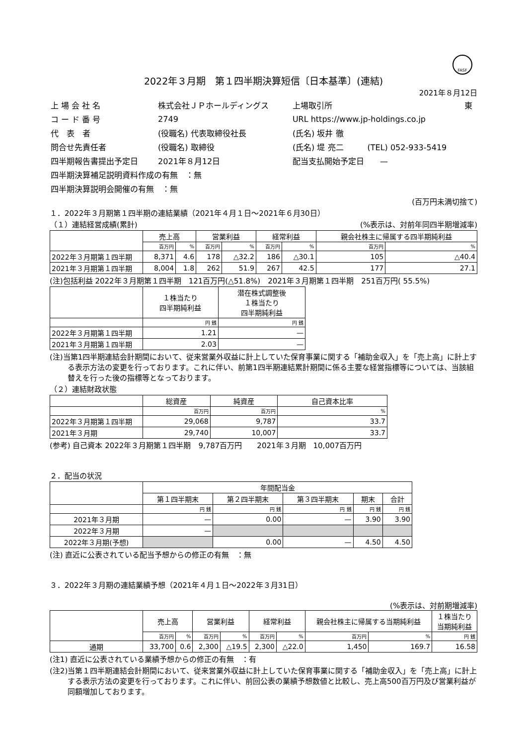FASF
2022年３月期　第１四半期決算短信〔日本基準〕(連結)
2021年８月12日
| 上 場 会 社 名 | 株式会社ＪＰホールディングス | 上場取引所 | 東 |
| コ ー ド 番 号 | 2749 | URL https://www.jp-holdings.co.jp | |
| 代 表 者 | (役職名) 代表取締役社長 | (氏名) 坂井 徹 | |
| 問合せ先責任者 | (役職名) 取締役 | (氏名) 堤 亮二 (TEL) 052-933-5419 | |
| 四半期報告書提出予定日 | 2021年８月12日 | 配当支払開始予定日 — | |
| 四半期決算補足説明資料作成の有無 ：無 | | | |
| 四半期決算説明会開催の有無 ：無 | | | |
(百万円未満切捨て)
１．2022年３月期第１四半期の連結業績（2021年４月１日～2021年６月30日）
（１）連結経営成績(累計) (%表示は、対前年同四半期増減率)
| | 売上高 | | 営業利益 | | 経常利益 | | 親会社株主に帰属する四半期純利益 | |
| --- | --- | --- | --- | --- | --- | --- | --- | --- |
| | 百万円 | % | 百万円 | % | 百万円 | % | 百万円 | % |
| 2022年３月期第１四半期 | 8,371 | 4.6 | 178 | △32.2 | 186 | △30.1 | 105 | △40.4 |
| 2021年３月期第１四半期 | 8,004 | 1.8 | 262 | 51.9 | 267 | 42.5 | 177 | 27.1 |
(注)包括利益 2022年３月期第１四半期　121百万円(△51.8%)　2021年３月期第１四半期　251百万円( 55.5%)
| | １株当たり 四半期純利益 | 潜在株式調整後 １株当たり 四半期純利益 |
| --- | --- | --- |
| | 円 銭 | 円 銭 |
| 2022年３月期第１四半期 | 1.21 | — |
| 2021年３月期第１四半期 | 2.03 | — |
(注)当第1四半期連結会計期間において、従来営業外収益に計上していた保育事業に関する「補助金収入」を「売上高」に計上する表示方法の変更を行っております。これに伴い、前第1四半期連結累計期間に係る主要な経営指標等については、当該組替えを行った後の指標等となっております。
（２）連結財政状態
| | 総資産 | 純資産 | 自己資本比率 |
| --- | --- | --- | --- |
| | 百万円 | 百万円 | % |
| 2022年３月期第１四半期 | 29,068 | 9,787 | 33.7 |
| 2021年３月期 | 29,740 | 10,007 | 33.7 |
(参考) 自己資本 2022年３月期第１四半期　9,787百万円　　2021年３月期　10,007百万円
２．配当の状況
| | 年間配当金 | | | | |
| --- | --- | --- | --- | --- | --- |
| | 第１四半期末 | 第２四半期末 | 第３四半期末 | 期末 | 合計 |
| | 円 銭 | 円 銭 | 円 銭 | 円 銭 | 円 銭 |
| 2021年３月期 | — | 0.00 | — | 3.90 | 3.90 |
| 2022年３月期 | — | | | | |
| 2022年３月期(予想) | | 0.00 | — | 4.50 | 4.50 |
(注) 直近に公表されている配当予想からの修正の有無　：無
３．2022年３月期の連結業績予想（2021年４月１日～2022年３月31日）
(%表示は、対前期増減率)
| | 売上高 | | 営業利益 | | 経常利益 | | 親会社株主に帰属する当期純利益 | | １株当たり 当期純利益 |
| --- | --- | --- | --- | --- | --- | --- | --- | --- | --- |
| | 百万円 | % | 百万円 | % | 百万円 | % | 百万円 | % | 円 銭 |
| 通期 | 33,700 | 0.6 | 2,300 | △19.5 | 2,300 | △22.0 | 1,450 | 169.7 | 16.58 |
(注1) 直近に公表されている業績予想からの修正の有無　：有
(注2)当第１四半期連結会計期間において、従来営業外収益に計上していた保育事業に関する「補助金収入」を「売上高」に計上する表示方法の変更を行っております。これに伴い、前回公表の業績予想数値と比較し、売上高500百万円及び営業利益が同額増加しております。